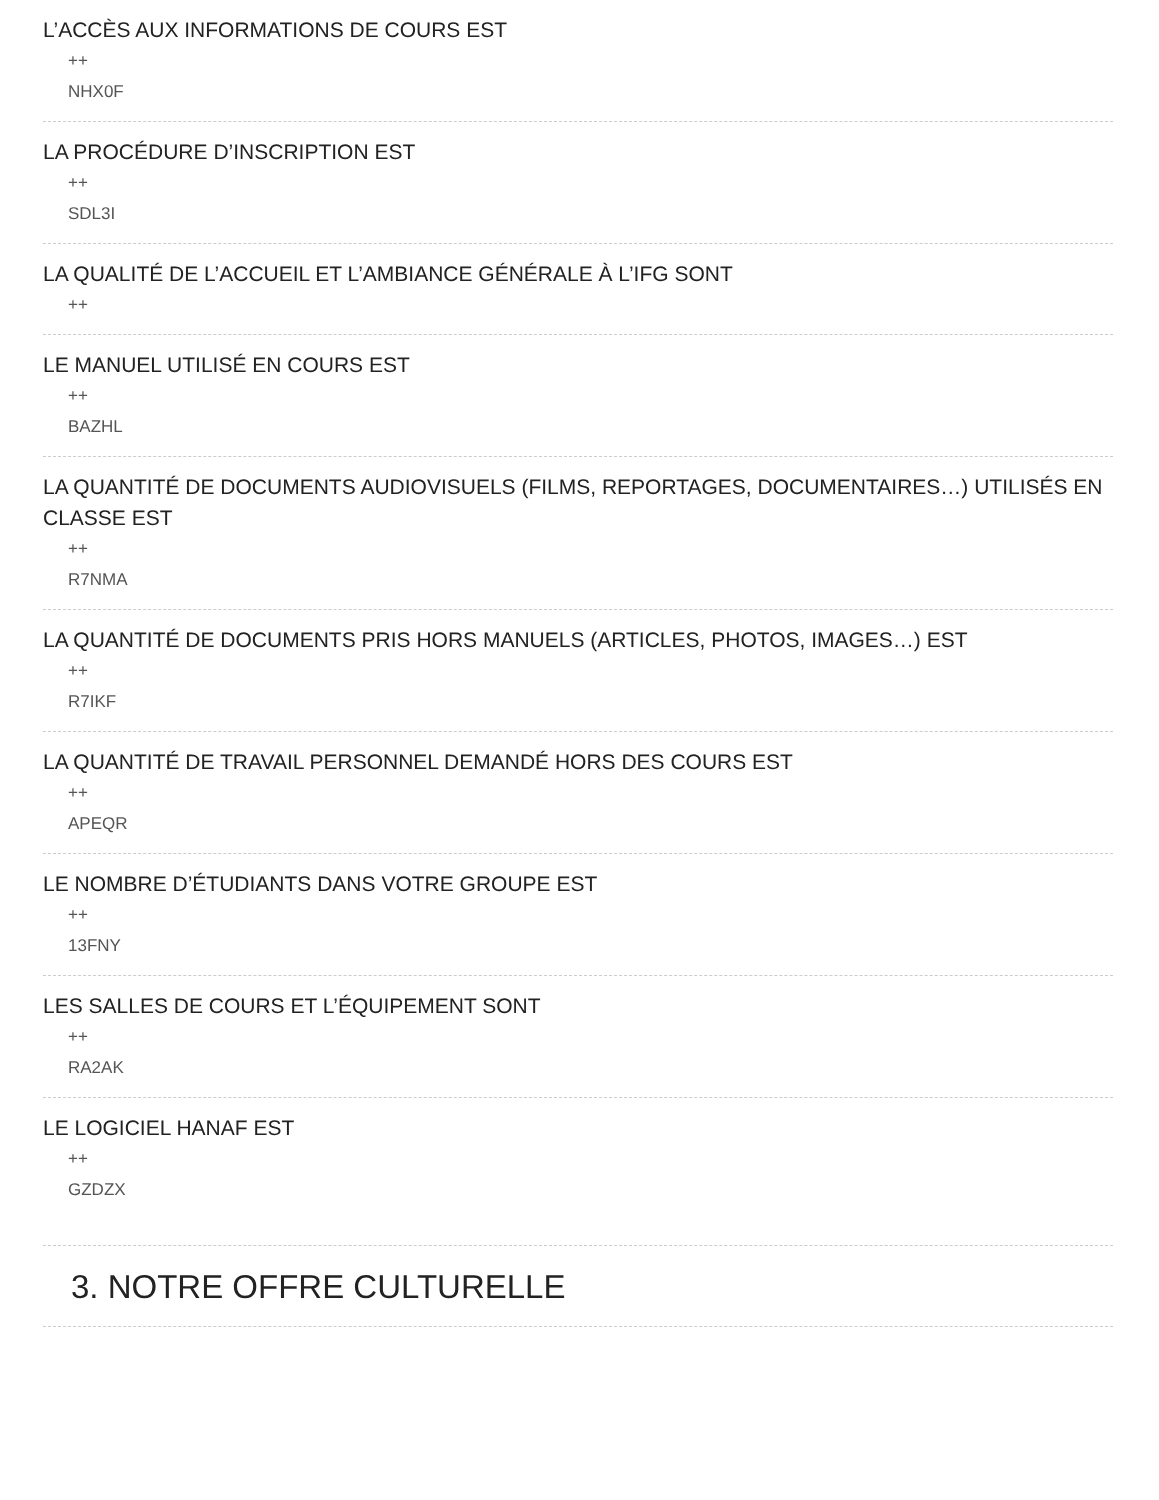L’ACCÈS AUX INFORMATIONS DE COURS EST
++
NHX0F
LA PROCÉDURE D’INSCRIPTION EST
++
SDL3I
LA QUALITÉ DE L’ACCUEIL ET L’AMBIANCE GÉNÉRALE À L’IFG SONT
++
LE MANUEL UTILISÉ EN COURS EST
++
BAZHL
LA QUANTITÉ DE DOCUMENTS AUDIOVISUELS (FILMS, REPORTAGES, DOCUMENTAIRES…) UTILISÉS EN CLASSE EST
++
R7NMA
LA QUANTITÉ DE DOCUMENTS PRIS HORS MANUELS (ARTICLES, PHOTOS, IMAGES…) EST
++
R7IKF
LA QUANTITÉ DE TRAVAIL PERSONNEL DEMANDÉ HORS DES COURS EST
++
APEQR
LE NOMBRE D’ÉTUDIANTS DANS VOTRE GROUPE EST
++
13FNY
LES SALLES DE COURS ET L’ÉQUIPEMENT SONT
++
RA2AK
LE LOGICIEL HANAF EST
++
GZDZX
3. NOTRE OFFRE CULTURELLE